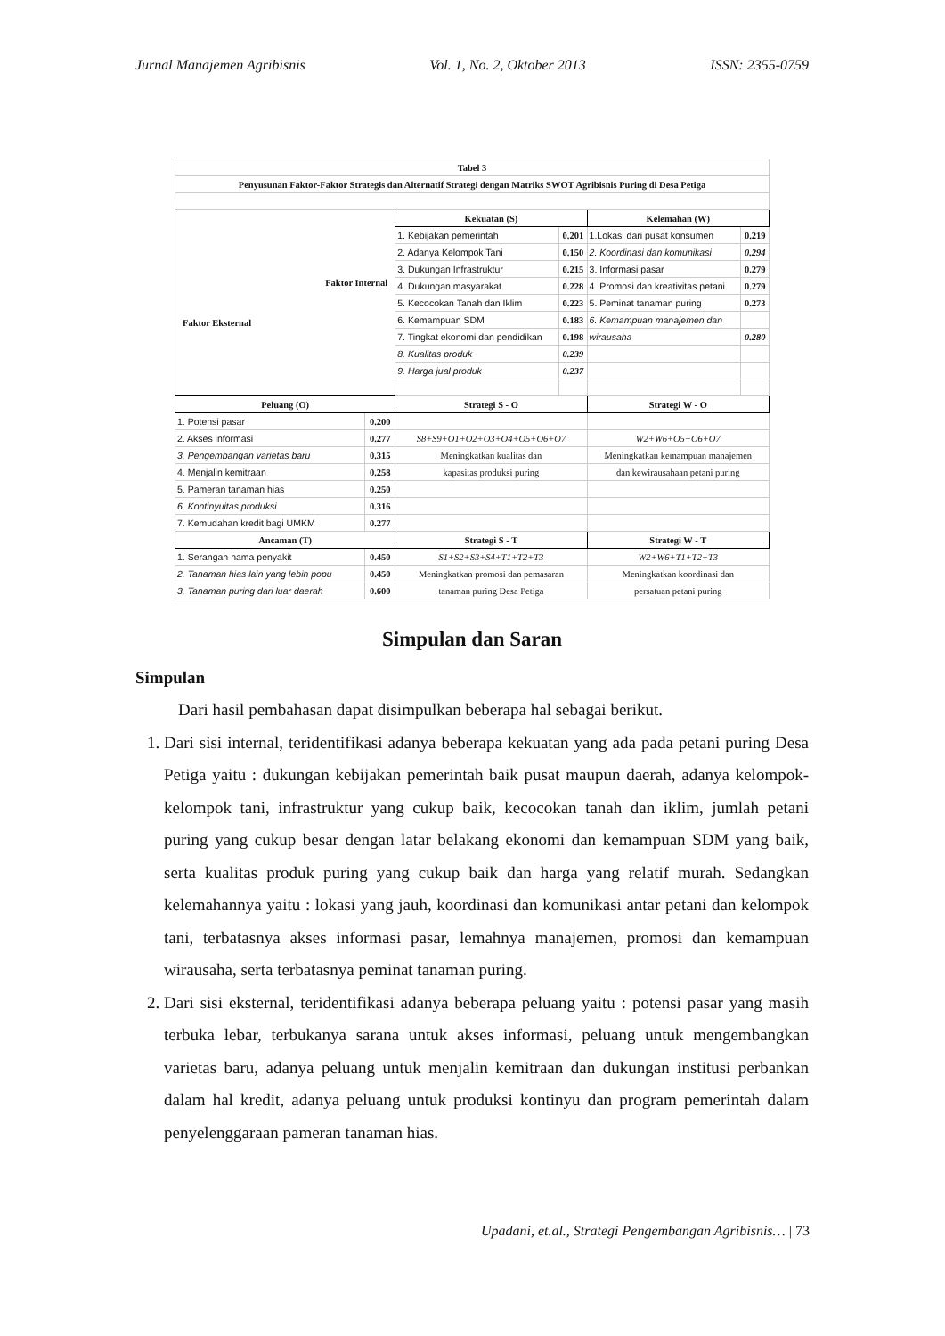Jurnal Manajemen Agribisnis Vol. 1, No. 2, Oktober 2013 ISSN: 2355-0759
| Tabel 3 | | | | | |
| Penyusunan Faktor-Faktor Strategis dan Alternatif Strategi dengan Matriks SWOT Agribisnis Puring di Desa Petiga | | | | | |
| Faktor Internal Faktor Eksternal | | Kekuatan (S) | | Kelemahan (W) | |
| | | 1. Kebijakan pemerintah | 0.201 | 1.Lokasi dari pusat konsumen | 0.219 |
| | | 2. Adanya Kelompok Tani | 0.150 | 2. Koordinasi dan komunikasi | 0.294 |
| | | 3. Dukungan Infrastruktur | 0.215 | 3. Informasi pasar | 0.279 |
| | | 4. Dukungan masyarakat | 0.228 | 4. Promosi dan kreativitas petani | 0.279 |
| | | 5. Kecocokan Tanah dan Iklim | 0.223 | 5. Peminat tanaman puring | 0.273 |
| | | 6. Kemampuan SDM | 0.183 | 6. Kemampuan manajemen dan | |
| | | 7. Tingkat ekonomi dan pendidikan | 0.198 | wirausaha | 0.280 |
| | | 8. Kualitas produk | 0.239 | | |
| | | 9. Harga jual produk | 0.237 | | |
| Peluang (O) | | Strategi S - O | | Strategi W - O | |
| 1. Potensi pasar | 0.200 | | | | |
| 2. Akses informasi | 0.277 | S8+S9+O1+O2+O3+O4+O5+O6+O7 | | W2+W6+O5+O6+O7 | |
| 3. Pengembangan varietas baru | 0.315 | Meningkatkan kualitas dan | | Meningkatkan kemampuan manajemen | |
| 4. Menjalin kemitraan | 0.258 | kapasitas produksi puring | | dan kewirausahaan petani puring | |
| 5. Pameran tanaman hias | 0.250 | | | | |
| 6. Kontinyuitas produksi | 0.316 | | | | |
| 7. Kemudahan kredit bagi UMKM | 0.277 | | | | |
| Ancaman (T) | | Strategi S - T | | Strategi W - T | |
| 1. Serangan hama penyakit | 0.450 | S1+S2+S3+S4+T1+T2+T3 | | W2+W6+T1+T2+T3 | |
| 2. Tanaman hias lain yang lebih popu | 0.450 | Meningkatkan promosi dan pemasaran | | Meningkatkan koordinasi dan | |
| 3. Tanaman puring dari luar daerah | 0.600 | tanaman puring Desa Petiga | | persatuan petani puring | |
Simpulan dan Saran
Simpulan
Dari hasil pembahasan dapat disimpulkan beberapa hal sebagai berikut.
1. Dari sisi internal, teridentifikasi adanya beberapa kekuatan yang ada pada petani puring Desa Petiga yaitu : dukungan kebijakan pemerintah baik pusat maupun daerah, adanya kelompok-kelompok tani, infrastruktur yang cukup baik, kecocokan tanah dan iklim, jumlah petani puring yang cukup besar dengan latar belakang ekonomi dan kemampuan SDM yang baik, serta kualitas produk puring yang cukup baik dan harga yang relatif murah. Sedangkan kelemahannya yaitu : lokasi yang jauh, koordinasi dan komunikasi antar petani dan kelompok tani, terbatasnya akses informasi pasar, lemahnya manajemen, promosi dan kemampuan wirausaha, serta terbatasnya peminat tanaman puring.
2. Dari sisi eksternal, teridentifikasi adanya beberapa peluang yaitu : potensi pasar yang masih terbuka lebar, terbukanya sarana untuk akses informasi, peluang untuk mengembangkan varietas baru, adanya peluang untuk menjalin kemitraan dan dukungan institusi perbankan dalam hal kredit, adanya peluang untuk produksi kontinyu dan program pemerintah dalam penyelenggaraan pameran tanaman hias.
Upadani, et.al., Strategi Pengembangan Agribisnis… | 73